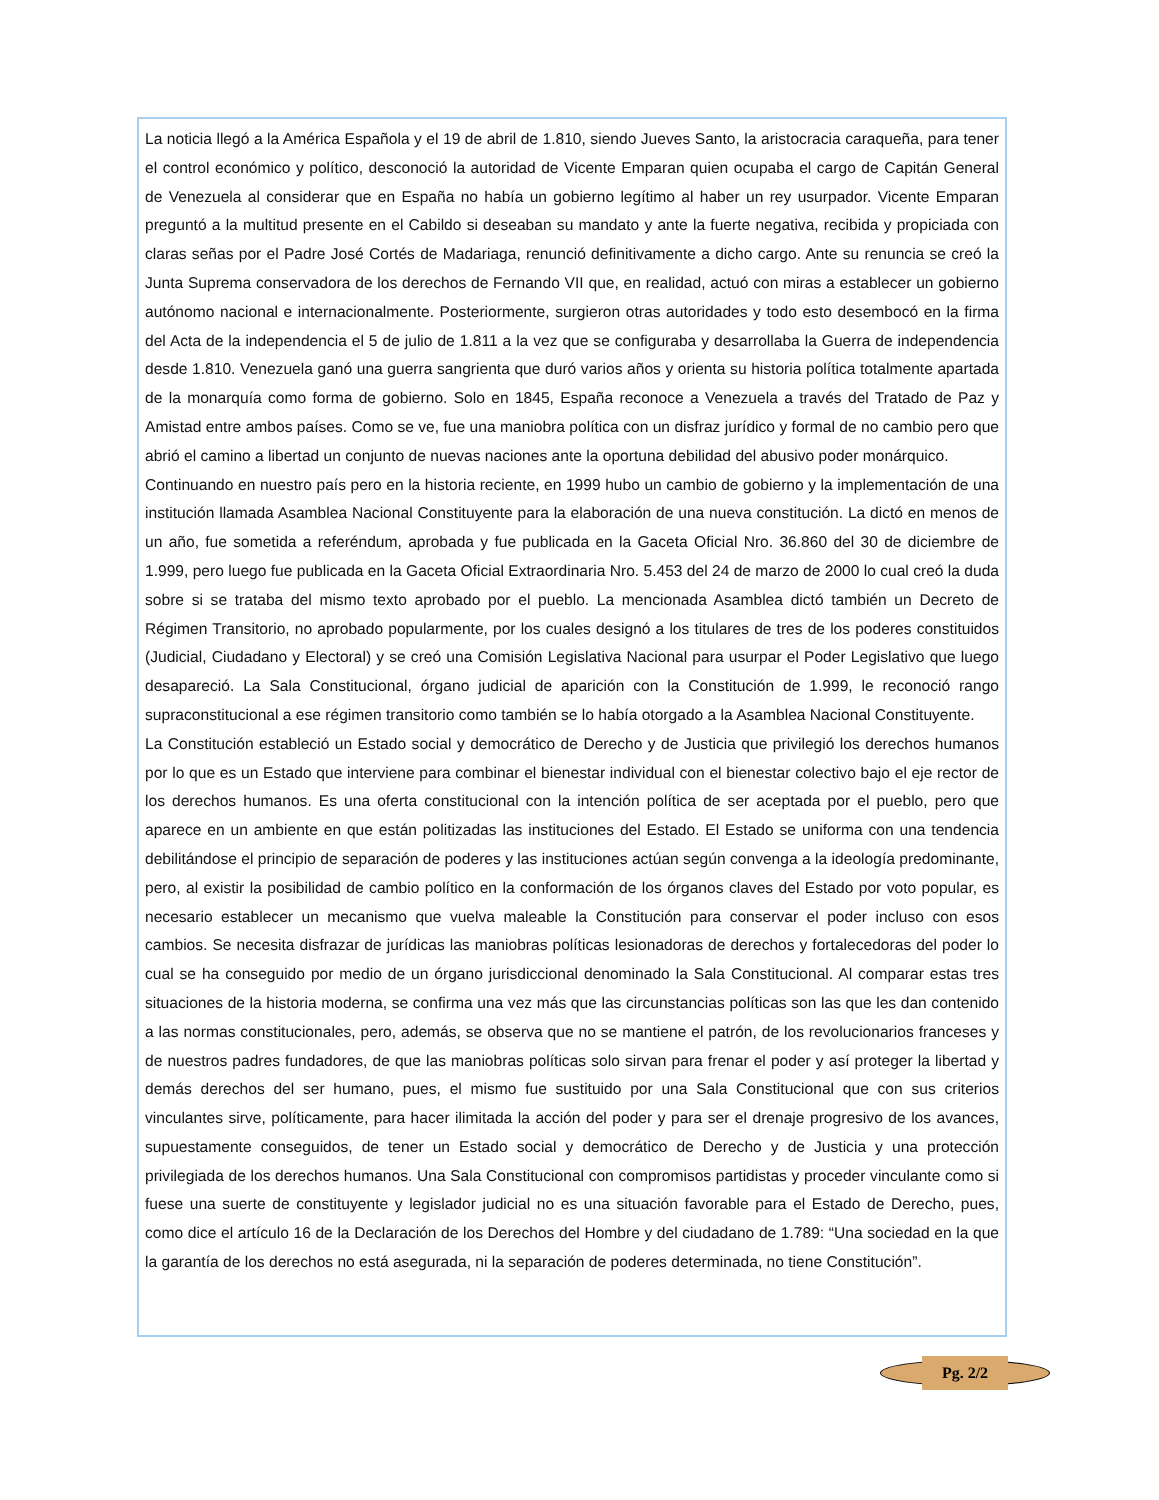La noticia llegó a la América Española y el 19 de abril de 1.810, siendo Jueves Santo, la aristocracia caraqueña, para tener el control económico y político, desconoció la autoridad de Vicente Emparan quien ocupaba el cargo de Capitán General de Venezuela al considerar que en España no había un gobierno legítimo al haber un rey usurpador. Vicente Emparan preguntó a la multitud presente en el Cabildo si deseaban su mandato y ante la fuerte negativa, recibida y propiciada con claras señas por el Padre José Cortés de Madariaga, renunció definitivamente a dicho cargo. Ante su renuncia se creó la Junta Suprema conservadora de los derechos de Fernando VII que, en realidad, actuó con miras a establecer un gobierno autónomo nacional e internacionalmente. Posteriormente, surgieron otras autoridades y todo esto desembocó en la firma del Acta de la independencia el 5 de julio de 1.811 a la vez que se configuraba y desarrollaba la Guerra de independencia desde 1.810. Venezuela ganó una guerra sangrienta que duró varios años y orienta su historia política totalmente apartada de la monarquía como forma de gobierno. Solo en 1845, España reconoce a Venezuela a través del Tratado de Paz y Amistad entre ambos países. Como se ve, fue una maniobra política con un disfraz jurídico y formal de no cambio pero que abrió el camino a libertad un conjunto de nuevas naciones ante la oportuna debilidad del abusivo poder monárquico.
Continuando en nuestro país pero en la historia reciente, en 1999 hubo un cambio de gobierno y la implementación de una institución llamada Asamblea Nacional Constituyente para la elaboración de una nueva constitución. La dictó en menos de un año, fue sometida a referéndum, aprobada y fue publicada en la Gaceta Oficial Nro. 36.860 del 30 de diciembre de 1.999, pero luego fue publicada en la Gaceta Oficial Extraordinaria Nro. 5.453 del 24 de marzo de 2000 lo cual creó la duda sobre si se trataba del mismo texto aprobado por el pueblo. La mencionada Asamblea dictó también un Decreto de Régimen Transitorio, no aprobado popularmente, por los cuales designó a los titulares de tres de los poderes constituidos (Judicial, Ciudadano y Electoral) y se creó una Comisión Legislativa Nacional para usurpar el Poder Legislativo que luego desapareció. La Sala Constitucional, órgano judicial de aparición con la Constitución de 1.999, le reconoció rango supraconstitucional a ese régimen transitorio como también se lo había otorgado a la Asamblea Nacional Constituyente.
La Constitución estableció un Estado social y democrático de Derecho y de Justicia que privilegió los derechos humanos por lo que es un Estado que interviene para combinar el bienestar individual con el bienestar colectivo bajo el eje rector de los derechos humanos. Es una oferta constitucional con la intención política de ser aceptada por el pueblo, pero que aparece en un ambiente en que están politizadas las instituciones del Estado. El Estado se uniforma con una tendencia debilitándose el principio de separación de poderes y las instituciones actúan según convenga a la ideología predominante, pero, al existir la posibilidad de cambio político en la conformación de los órganos claves del Estado por voto popular, es necesario establecer un mecanismo que vuelva maleable la Constitución para conservar el poder incluso con esos cambios. Se necesita disfrazar de jurídicas las maniobras políticas lesionadoras de derechos y fortalecedoras del poder lo cual se ha conseguido por medio de un órgano jurisdiccional denominado la Sala Constitucional. Al comparar estas tres situaciones de la historia moderna, se confirma una vez más que las circunstancias políticas son las que les dan contenido a las normas constitucionales, pero, además, se observa que no se mantiene el patrón, de los revolucionarios franceses y de nuestros padres fundadores, de que las maniobras políticas solo sirvan para frenar el poder y así proteger la libertad y demás derechos del ser humano, pues, el mismo fue sustituido por una Sala Constitucional que con sus criterios vinculantes sirve, políticamente, para hacer ilimitada la acción del poder y para ser el drenaje progresivo de los avances, supuestamente conseguidos, de tener un Estado social y democrático de Derecho y de Justicia y una protección privilegiada de los derechos humanos. Una Sala Constitucional con compromisos partidistas y proceder vinculante como si fuese una suerte de constituyente y legislador judicial no es una situación favorable para el Estado de Derecho, pues, como dice el artículo 16 de la Declaración de los Derechos del Hombre y del ciudadano de 1.789: “Una sociedad en la que la garantía de los derechos no está asegurada, ni la separación de poderes determinada, no tiene Constitución”.
Pg. 2/2